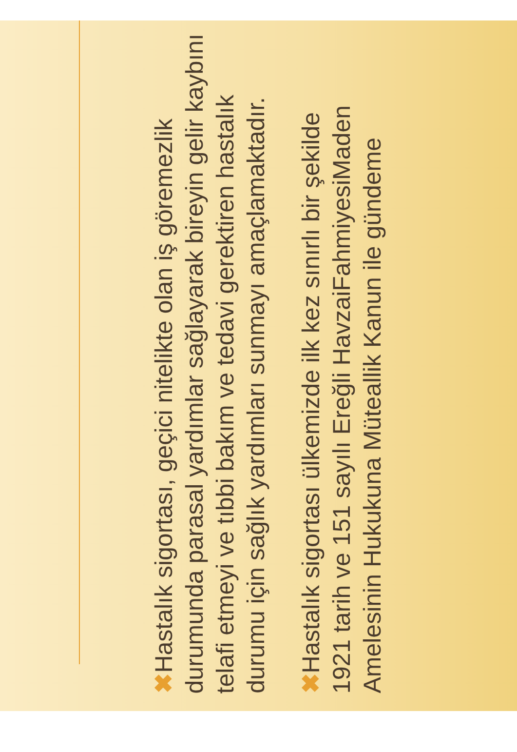✖ Hastalık sigortası, geçici nitelikte olan iş göremezlik durumunda parasal yardımlar sağlayarak bireyin gelir kaybını telafi etmeyi ve tıbbi bakım ve tedavi gerektiren hastalık durumu için sağlık yardımları sunmayı amaçlamaktadır.
✖ Hastalık sigortası ülkemizde ilk kez sınırlı bir şekilde 1921 tarih ve 151 sayılı Ereğli HavzaiFahmiyesiMaden Amelesinin Hukukuna Müteallik Kanun ile gündeme